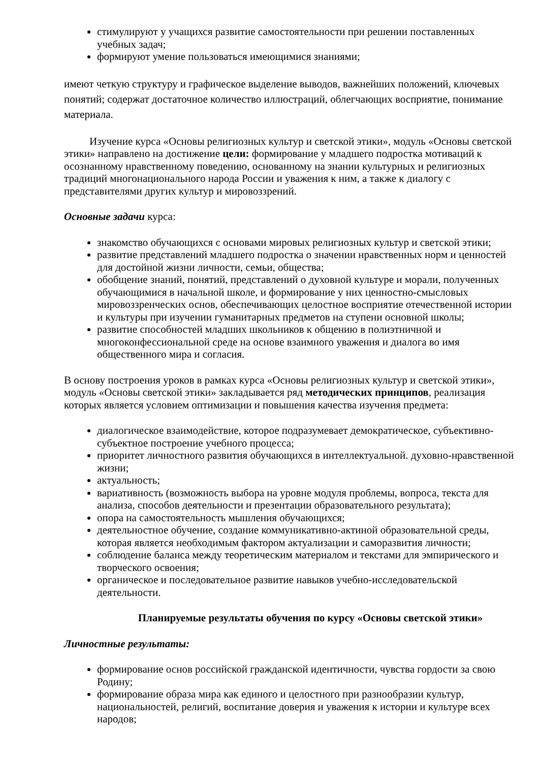стимулируют у учащихся развитие самостоятельности при решении поставленных учебных задач;
формируют умение пользоваться имеющимися знаниями;
имеют четкую структуру и графическое выделение выводов, важнейших положений, ключевых понятий; содержат достаточное количество иллюстраций, облегчающих восприятие, понимание материала.
Изучение курса «Основы религиозных культур и светской этики», модуль «Основы светской этики» направлено на достижение цели: формирование у младшего подростка мотиваций к осознанному нравственному поведению, основанному на знании культурных и религиозных традиций многонационального народа России и уважения к ним, а также к диалогу с представителями других культур и мировоззрений.
Основные задачи курса:
знакомство обучающихся с основами мировых религиозных культур и светской этики;
развитие представлений младшего подростка о значении нравственных норм и ценностей для достойной жизни личности, семьи, общества;
обобщение знаний, понятий, представлений о духовной культуре и морали, полученных обучающимися в начальной школе, и формирование у них ценностно-смысловых мировоззренческих основ, обеспечивающих целостное восприятие отечественной истории и культуры при изучении гуманитарных предметов на ступени основной школы;
развитие способностей младших школьников к общению в полиэтничной и многоконфессиональной среде на основе взаимного уважения и диалога во имя общественного мира и согласия.
В основу построения уроков в рамках курса «Основы религиозных культур и светской этики», модуль «Основы светской этики» закладывается ряд методических принципов, реализация которых является условием оптимизации и повышения качества изучения предмета:
диалогическое взаимодействие, которое подразумевает демократическое, субъективно-субъектное построение учебного процесса;
приоритет личностного развития обучающихся в интеллектуальной. духовно-нравственной жизни;
актуальность;
вариативность (возможность выбора на уровне модуля проблемы, вопроса, текста для анализа, способов деятельности и презентации образовательного результата);
опора на самостоятельность мышления обучающихся;
деятельностное обучение, создание коммуникативно-актиной образовательной среды, которая является необходимым фактором актуализации и саморазвития личности;
соблюдение баланса между теоретическим материалом и текстами для эмпирического и творческого освоения;
органическое и последовательное развитие навыков учебно-исследовательской деятельности.
Планируемые результаты обучения по курсу «Основы светской этики»
Личностные результаты:
формирование основ российской гражданской идентичности, чувства гордости за свою Родину;
формирование образа мира как единого и целостного при разнообразии культур, национальностей, религий, воспитание доверия и уважения к истории и культуре всех народов;